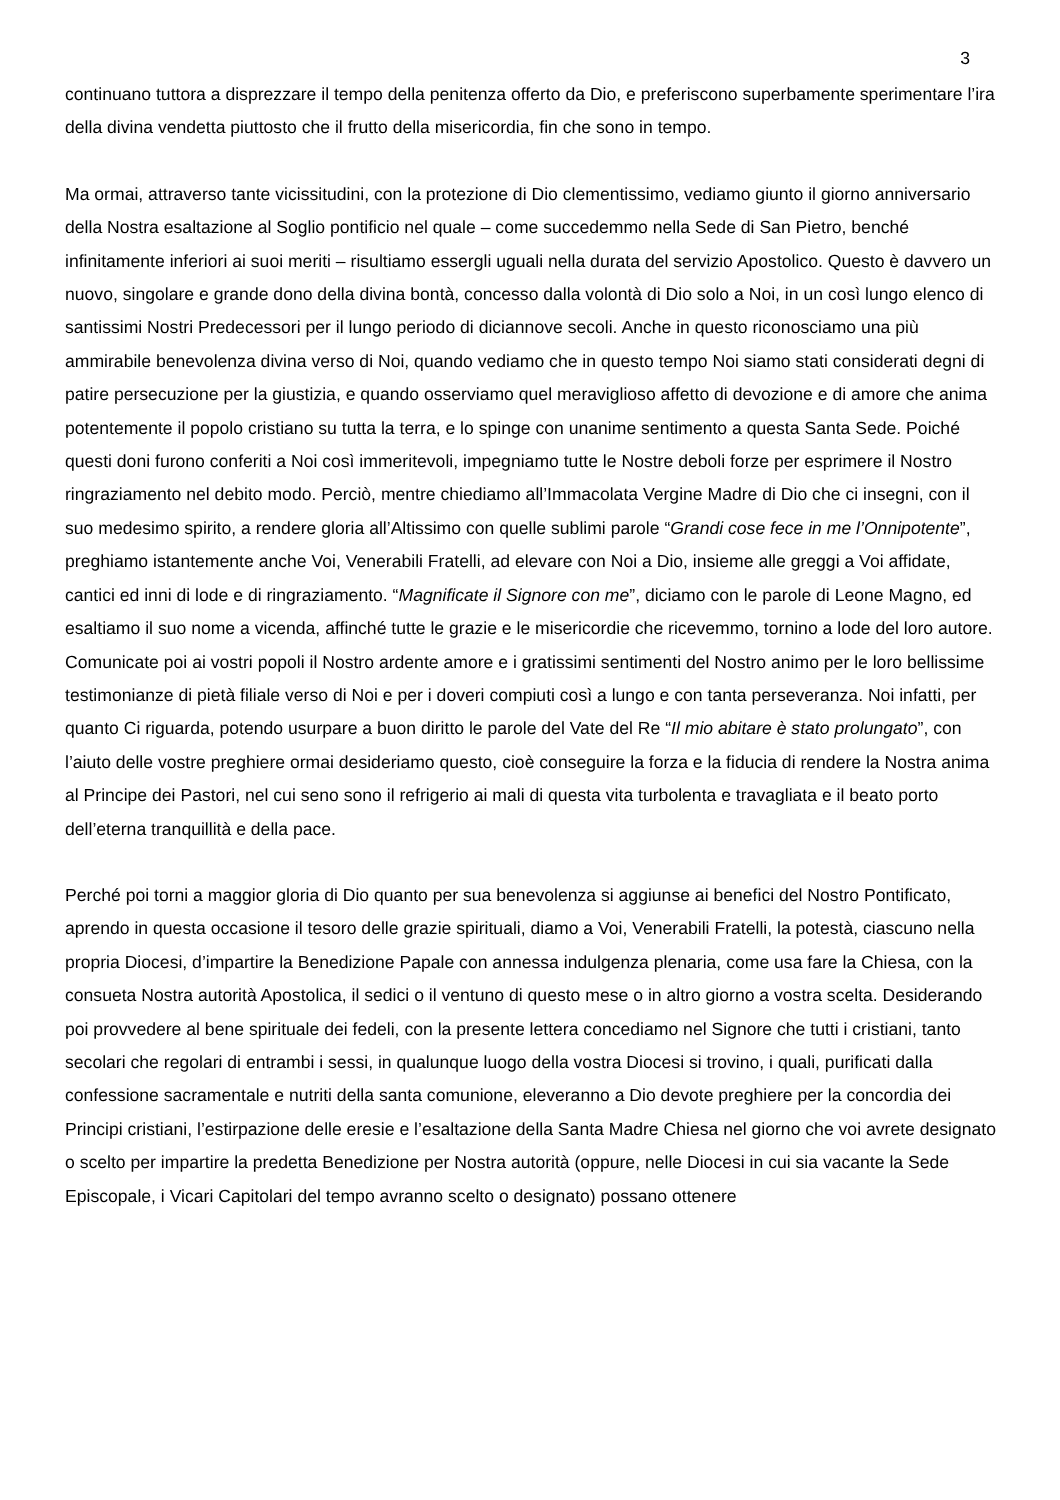3
continuano tuttora a disprezzare il tempo della penitenza offerto da Dio, e preferiscono superbamente sperimentare l’ira della divina vendetta piuttosto che il frutto della misericordia, fin che sono in tempo.
Ma ormai, attraverso tante vicissitudini, con la protezione di Dio clementissimo, vediamo giunto il giorno anniversario della Nostra esaltazione al Soglio pontificio nel quale – come succedemmo nella Sede di San Pietro, benché infinitamente inferiori ai suoi meriti – risultiamo essergli uguali nella durata del servizio Apostolico. Questo è davvero un nuovo, singolare e grande dono della divina bontà, concesso dalla volontà di Dio solo a Noi, in un così lungo elenco di santissimi Nostri Predecessori per il lungo periodo di diciannove secoli. Anche in questo riconosciamo una più ammirabile benevolenza divina verso di Noi, quando vediamo che in questo tempo Noi siamo stati considerati degni di patire persecuzione per la giustizia, e quando osserviamo quel meraviglioso affetto di devozione e di amore che anima potentemente il popolo cristiano su tutta la terra, e lo spinge con unanime sentimento a questa Santa Sede. Poiché questi doni furono conferiti a Noi così immeritevoli, impegniamo tutte le Nostre deboli forze per esprimere il Nostro ringraziamento nel debito modo. Perciò, mentre chiediamo all’Immacolata Vergine Madre di Dio che ci insegni, con il suo medesimo spirito, a rendere gloria all’Altissimo con quelle sublimi parole “Grandi cose fece in me l’Onnipotente”, preghiamo istantemente anche Voi, Venerabili Fratelli, ad elevare con Noi a Dio, insieme alle greggi a Voi affidate, cantici ed inni di lode e di ringraziamento. “Magnificate il Signore con me”, diciamo con le parole di Leone Magno, ed esaltiamo il suo nome a vicenda, affinché tutte le grazie e le misericordie che ricevemmo, tornino a lode del loro autore. Comunicate poi ai vostri popoli il Nostro ardente amore e i gratissimi sentimenti del Nostro animo per le loro bellissime testimonianze di pietà filiale verso di Noi e per i doveri compiuti così a lungo e con tanta perseveranza. Noi infatti, per quanto Ci riguarda, potendo usurpare a buon diritto le parole del Vate del Re “Il mio abitare è stato prolungato”, con l’aiuto delle vostre preghiere ormai desideriamo questo, cioè conseguire la forza e la fiducia di rendere la Nostra anima al Principe dei Pastori, nel cui seno sono il refrigerio ai mali di questa vita turbolenta e travagliata e il beato porto dell’eterna tranquillità e della pace.
Perché poi torni a maggior gloria di Dio quanto per sua benevolenza si aggiunse ai benefici del Nostro Pontificato, aprendo in questa occasione il tesoro delle grazie spirituali, diamo a Voi, Venerabili Fratelli, la potestà, ciascuno nella propria Diocesi, d’impartire la Benedizione Papale con annessa indulgenza plenaria, come usa fare la Chiesa, con la consueta Nostra autorità Apostolica, il sedici o il ventuno di questo mese o in altro giorno a vostra scelta. Desiderando poi provvedere al bene spirituale dei fedeli, con la presente lettera concediamo nel Signore che tutti i cristiani, tanto secolari che regolari di entrambi i sessi, in qualunque luogo della vostra Diocesi si trovino, i quali, purificati dalla confessione sacramentale e nutriti della santa comunione, eleveranno a Dio devote preghiere per la concordia dei Principi cristiani, l’estirpazione delle eresie e l’esaltazione della Santa Madre Chiesa nel giorno che voi avrete designato o scelto per impartire la predetta Benedizione per Nostra autorità (oppure, nelle Diocesi in cui sia vacante la Sede Episcopale, i Vicari Capitolari del tempo avranno scelto o designato) possano ottenere